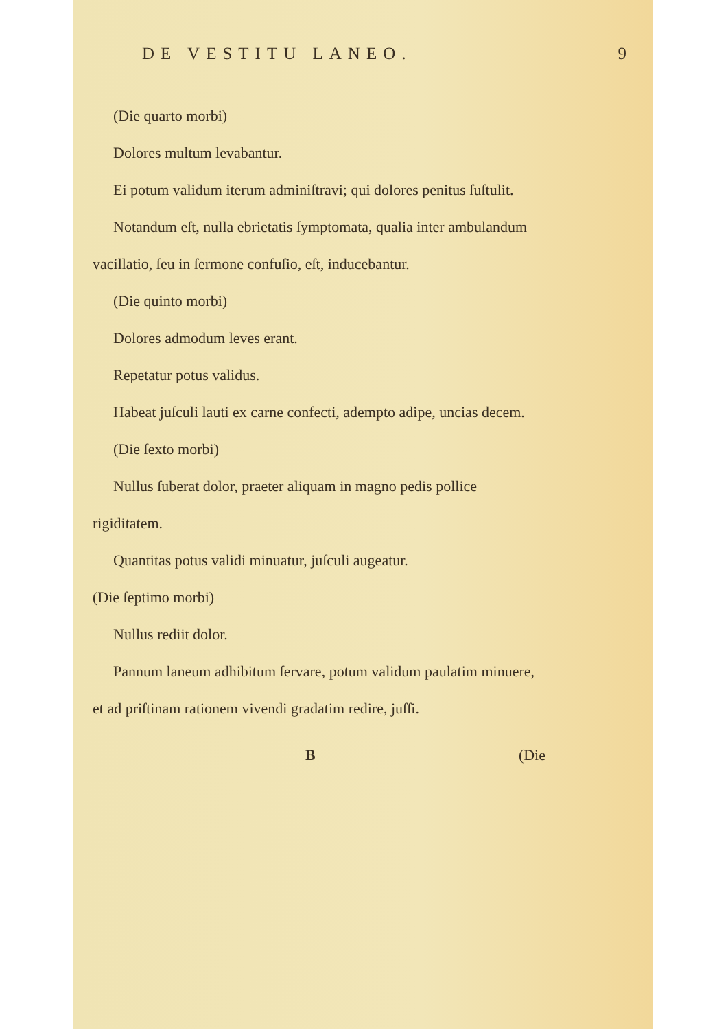DE VESTITU LANEO. 9
(Die quarto morbi)
Dolores multum levabantur.
Ei potum validum iterum adminiſtravi; qui dolores penitus ſuſtulit.
Notandum eſt, nulla ebrietatis ſymptomata, qualia inter ambulandum vacillatio, ſeu in ſermone confuſio, eſt, inducebantur.
(Die quinto morbi)
Dolores admodum leves erant.
Repetatur potus validus.
Habeat juſculi lauti ex carne confecti, adempto adipe, uncias decem.
(Die ſexto morbi)
Nullus ſuberat dolor, praeter aliquam in magno pedis pollice rigiditatem.
Quantitas potus validi minuatur, juſculi augeatur.
(Die ſeptimo morbi)
Nullus rediit dolor.
Pannum laneum adhibitum ſervare, potum validum paulatim minuere, et ad priſtinam rationem vivendi gradatim redire, juſſi.
B (Die